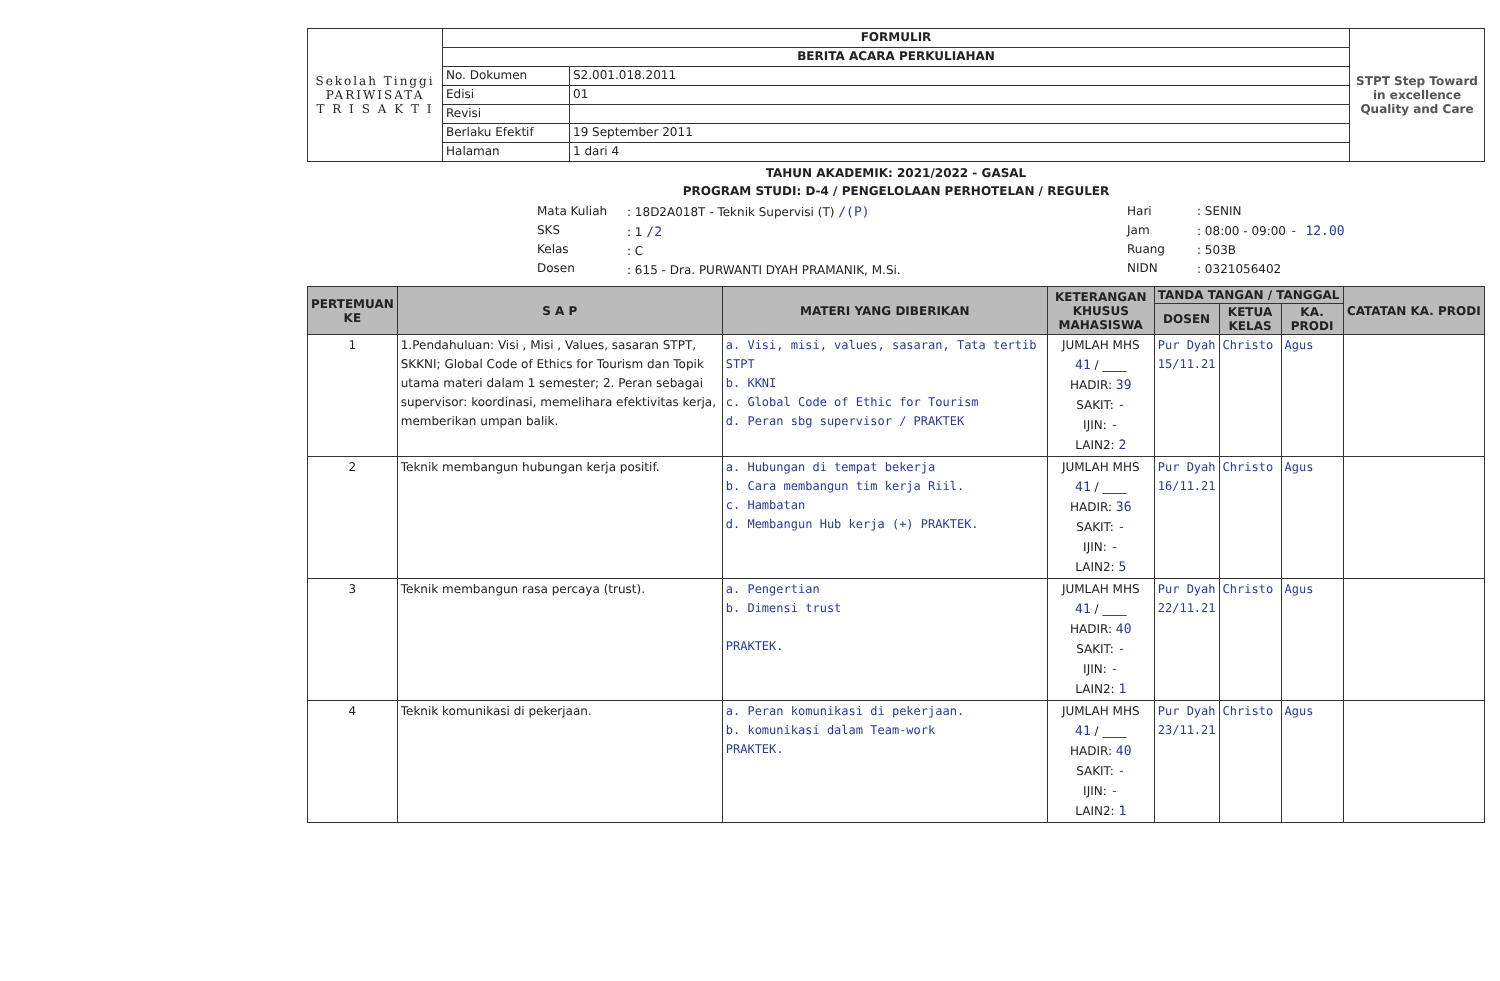| Sekolah Tinggi PARIWISATA T R I S A K T I | FORMULIR | | STPT Step Toward in excellence Quality and Care |
| | BERITA ACARA PERKULIAHAN | | |
| | No. Dokumen | S2.001.018.2011 | |
| | Edisi | 01 | |
| | Revisi | | |
| | Berlaku Efektif | 19 September 2011 | |
| | Halaman | 1 dari 4 | |
TAHUN AKADEMIK: 2021/2022 - GASAL
PROGRAM STUDI: D-4 / PENGELOLAAN PERHOTELAN / REGULER
Mata Kuliah
SKS
Kelas
Dosen
: 18D2A018T - Teknik Supervisi (T) /(P)
: 1 /2
: C
: 615 - Dra. PURWANTI DYAH PRAMANIK, M.Si.
Hari
Jam
Ruang
NIDN
: SENIN
: 08:00 - 09:00 - 12.00
: 503B
: 0321056402
| PERTEMUAN KE | S A P | MATERI YANG DIBERIKAN | KETERANGAN KHUSUS MAHASISWA | TANDA TANGAN / TANGGAL | | | CATATAN KA. PRODI |
| --- | --- | --- | --- | --- | --- | --- | --- |
| | | | | DOSEN | KETUA KELAS | KA. PRODI | |
| 1 | 1.Pendahuluan: Visi , Misi , Values, sasaran STPT, SKKNI; Global Code of Ethics for Tourism dan Topik utama materi dalam 1 semester; 2. Peran sebagai supervisor: koordinasi, memelihara efektivitas kerja, memberikan umpan balik. | a. Visi, misi, values, sasaran, Tata tertib STPT b. KKNI c. Global Code of Ethic for Tourism d. Peran sbg supervisor / PRAKTEK | JUMLAH MHS 41 / ____ HADIR: 39 SAKIT: - IJIN: - LAIN2: 2 | Pur Dyah 15/11.21 | Christo | Agus | |
| 2 | Teknik membangun hubungan kerja positif. | a. Hubungan di tempat bekerja b. Cara membangun tim kerja Riil. c. Hambatan d. Membangun Hub kerja (+) PRAKTEK. | JUMLAH MHS 41 / ____ HADIR: 36 SAKIT: - IJIN: - LAIN2: 5 | Pur Dyah 16/11.21 | Christo | Agus | |
| 3 | Teknik membangun rasa percaya (trust). | a. Pengertian b. Dimensi trust PRAKTEK. | JUMLAH MHS 41 / ____ HADIR: 40 SAKIT: - IJIN: - LAIN2: 1 | Pur Dyah 22/11.21 | Christo | Agus | |
| 4 | Teknik komunikasi di pekerjaan. | a. Peran komunikasi di pekerjaan. b. komunikasi dalam Team-work PRAKTEK. | JUMLAH MHS 41 / ____ HADIR: 40 SAKIT: - IJIN: - LAIN2: 1 | Pur Dyah 23/11.21 | Christo | Agus | |